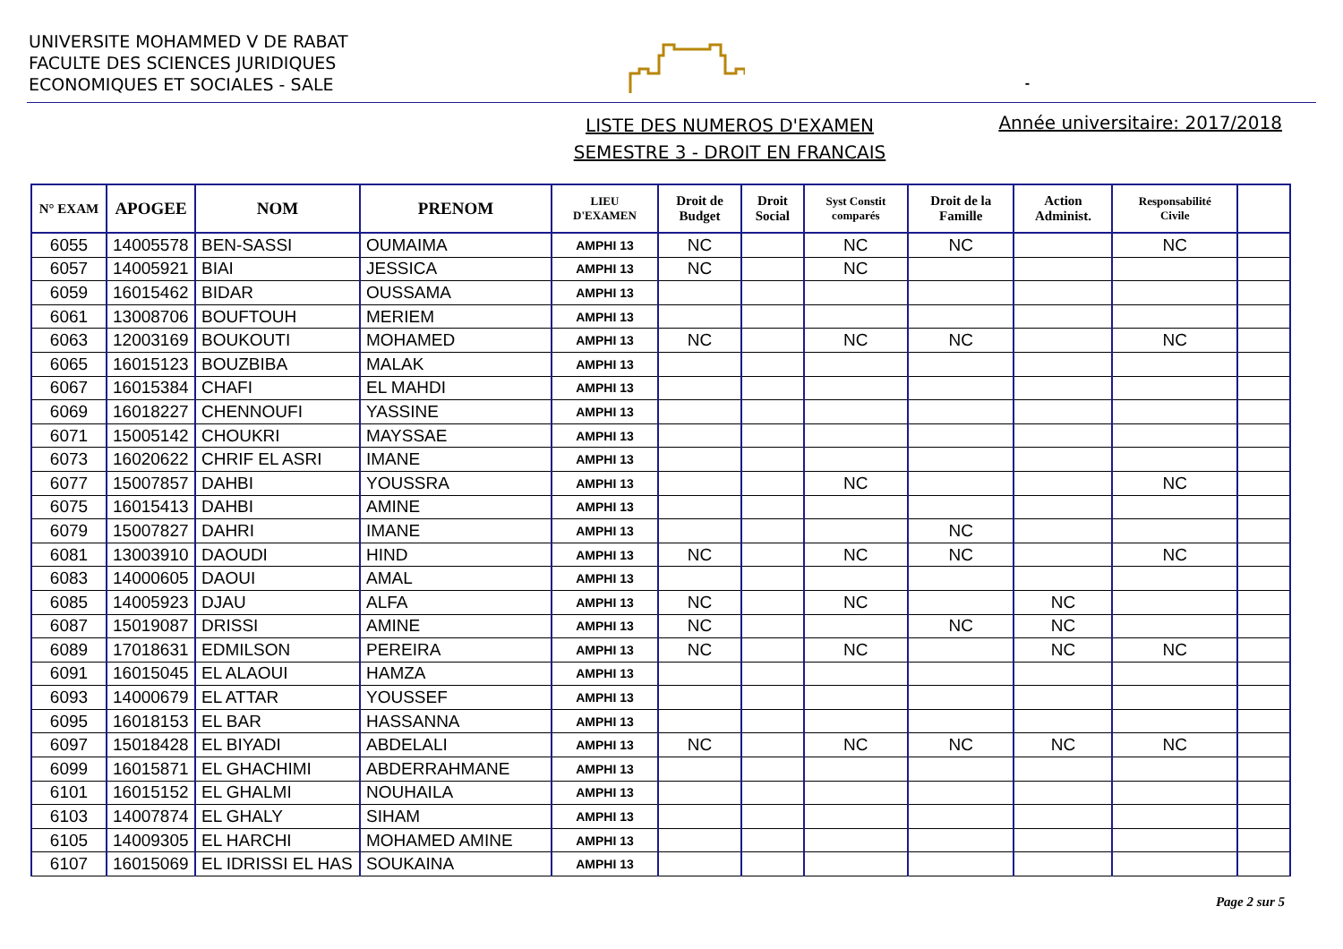UNIVERSITE MOHAMMED V DE RABAT
FACULTE DES SCIENCES JURIDIQUES
ECONOMIQUES ET SOCIALES - SALE
-
LISTE DES NUMEROS D'EXAMEN
SEMESTRE 3 - DROIT EN FRANCAIS
Année universitaire: 2017/2018
| N° EXAM | APOGEE | NOM | PRENOM | LIEU D'EXAMEN | Droit de Budget | Droit Social | Syst Constit comparés | Droit de la Famille | Action Administ. | Responsabilité Civile | |
| --- | --- | --- | --- | --- | --- | --- | --- | --- | --- | --- | --- |
| 6055 | 14005578 | BEN-SASSI | OUMAIMA | AMPHI 13 | NC | | NC | NC | | NC | |
| 6057 | 14005921 | BIAI | JESSICA | AMPHI 13 | NC | | NC | | | | |
| 6059 | 16015462 | BIDAR | OUSSAMA | AMPHI 13 | | | | | | | |
| 6061 | 13008706 | BOUFTOUH | MERIEM | AMPHI 13 | | | | | | | |
| 6063 | 12003169 | BOUKOUTI | MOHAMED | AMPHI 13 | NC | | NC | NC | | NC | |
| 6065 | 16015123 | BOUZBIBA | MALAK | AMPHI 13 | | | | | | | |
| 6067 | 16015384 | CHAFI | EL MAHDI | AMPHI 13 | | | | | | | |
| 6069 | 16018227 | CHENNOUFI | YASSINE | AMPHI 13 | | | | | | | |
| 6071 | 15005142 | CHOUKRI | MAYSSAE | AMPHI 13 | | | | | | | |
| 6073 | 16020622 | CHRIF EL ASRI | IMANE | AMPHI 13 | | | | | | | |
| 6077 | 15007857 | DAHBI | YOUSSRA | AMPHI 13 | | | NC | | | NC | |
| 6075 | 16015413 | DAHBI | AMINE | AMPHI 13 | | | | | | | |
| 6079 | 15007827 | DAHRI | IMANE | AMPHI 13 | | | | NC | | | |
| 6081 | 13003910 | DAOUDI | HIND | AMPHI 13 | NC | | NC | NC | | NC | |
| 6083 | 14000605 | DAOUI | AMAL | AMPHI 13 | | | | | | | |
| 6085 | 14005923 | DJAU | ALFA | AMPHI 13 | NC | | NC | | NC | | |
| 6087 | 15019087 | DRISSI | AMINE | AMPHI 13 | NC | | | NC | NC | | |
| 6089 | 17018631 | EDMILSON | PEREIRA | AMPHI 13 | NC | | NC | | NC | NC | |
| 6091 | 16015045 | EL ALAOUI | HAMZA | AMPHI 13 | | | | | | | |
| 6093 | 14000679 | EL ATTAR | YOUSSEF | AMPHI 13 | | | | | | | |
| 6095 | 16018153 | EL BAR | HASSANNA | AMPHI 13 | | | | | | | |
| 6097 | 15018428 | EL BIYADI | ABDELALI | AMPHI 13 | NC | | NC | NC | NC | NC | |
| 6099 | 16015871 | EL GHACHIMI | ABDERRAHMANE | AMPHI 13 | | | | | | | |
| 6101 | 16015152 | EL GHALMI | NOUHAILA | AMPHI 13 | | | | | | | |
| 6103 | 14007874 | EL GHALY | SIHAM | AMPHI 13 | | | | | | | |
| 6105 | 14009305 | EL HARCHI | MOHAMED AMINE | AMPHI 13 | | | | | | | |
| 6107 | 16015069 | EL IDRISSI EL HAS | SOUKAINA | AMPHI 13 | | | | | | | |
Page 2 sur 5